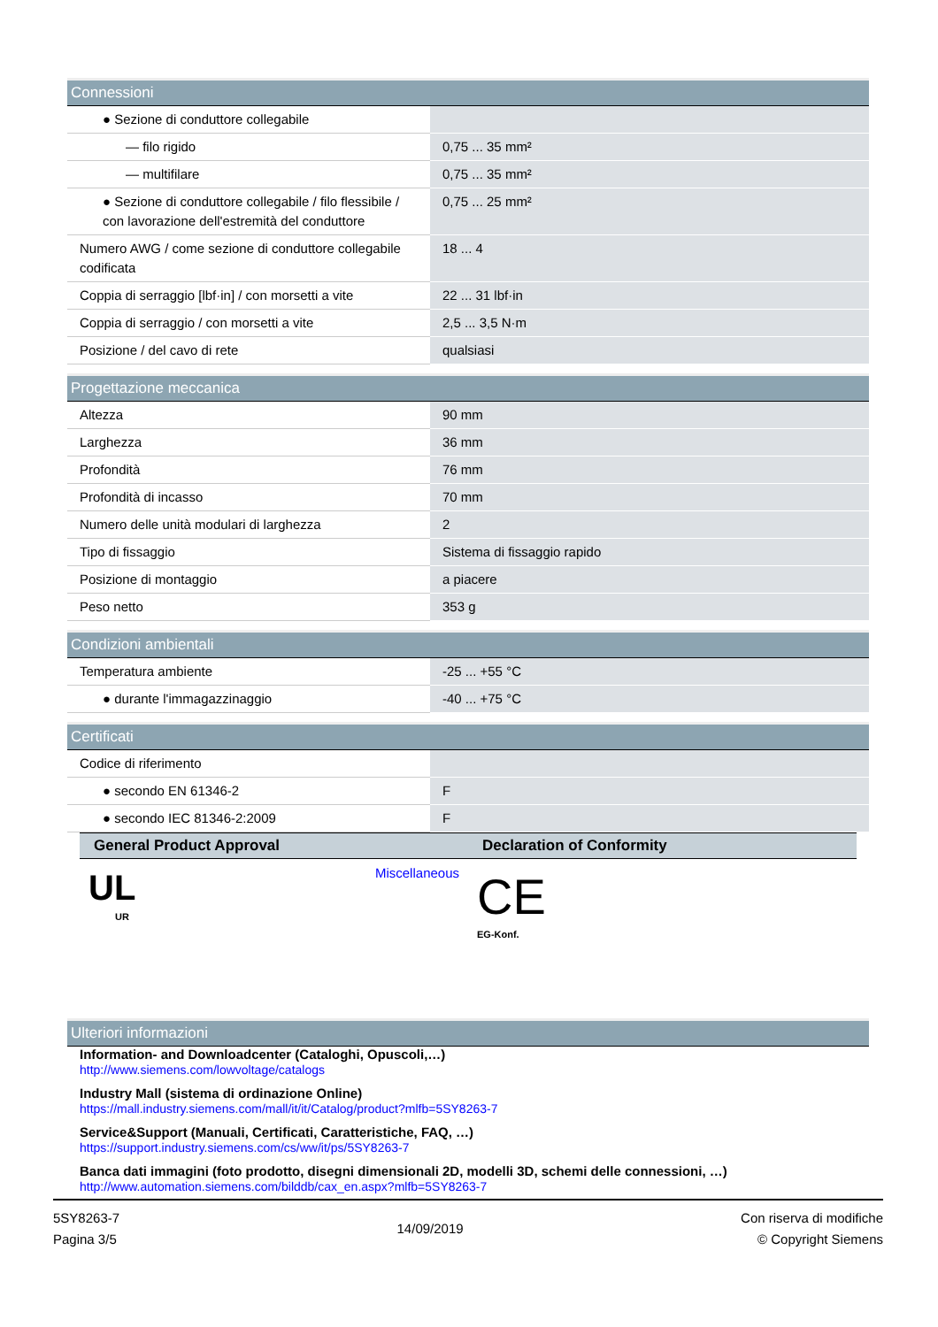| Connessioni | |
| --- | --- |
| ● Sezione di conduttore collegabile | |
| — filo rigido | 0,75 ... 35 mm² |
| — multifilare | 0,75 ... 35 mm² |
| ● Sezione di conduttore collegabile / filo flessibile / con lavorazione dell'estremità del conduttore | 0,75 ... 25 mm² |
| Numero AWG / come sezione di conduttore collegabile codificata | 18 ... 4 |
| Coppia di serraggio [lbf·in] / con morsetti a vite | 22 ... 31 lbf·in |
| Coppia di serraggio / con morsetti a vite | 2,5 ... 3,5 N·m |
| Posizione / del cavo di rete | qualsiasi |
| Progettazione meccanica | |
| --- | --- |
| Altezza | 90 mm |
| Larghezza | 36 mm |
| Profondità | 76 mm |
| Profondità di incasso | 70 mm |
| Numero delle unità modulari di larghezza | 2 |
| Tipo di fissaggio | Sistema di fissaggio rapido |
| Posizione di montaggio | a piacere |
| Peso netto | 353 g |
| Condizioni ambientali | |
| --- | --- |
| Temperatura ambiente | -25 ... +55 °C |
| ● durante l'immagazzinaggio | -40 ... +75 °C |
| Certificati | |
| --- | --- |
| Codice di riferimento | |
| ● secondo EN 61346-2 | F |
| ● secondo IEC 81346-2:2009 | F |
| General Product Approval | Declaration of Conformity |
| --- | --- |
| UL UR Miscellaneous | CE EG-Konf. |
| Ulteriori informazioni |
| --- |
Information- and Downloadcenter (Cataloghi, Opuscoli,…)
http://www.siemens.com/lowvoltage/catalogs
Industry Mall (sistema di ordinazione Online)
https://mall.industry.siemens.com/mall/it/it/Catalog/product?mlfb=5SY8263-7
Service&Support (Manuali, Certificati, Caratteristiche, FAQ, …)
https://support.industry.siemens.com/cs/ww/it/ps/5SY8263-7
Banca dati immagini (foto prodotto, disegni dimensionali 2D, modelli 3D, schemi delle connessioni, …)
http://www.automation.siemens.com/bilddb/cax_en.aspx?mlfb=5SY8263-7
5SY8263-7
Pagina 3/5
14/09/2019
Con riserva di modifiche
© Copyright Siemens